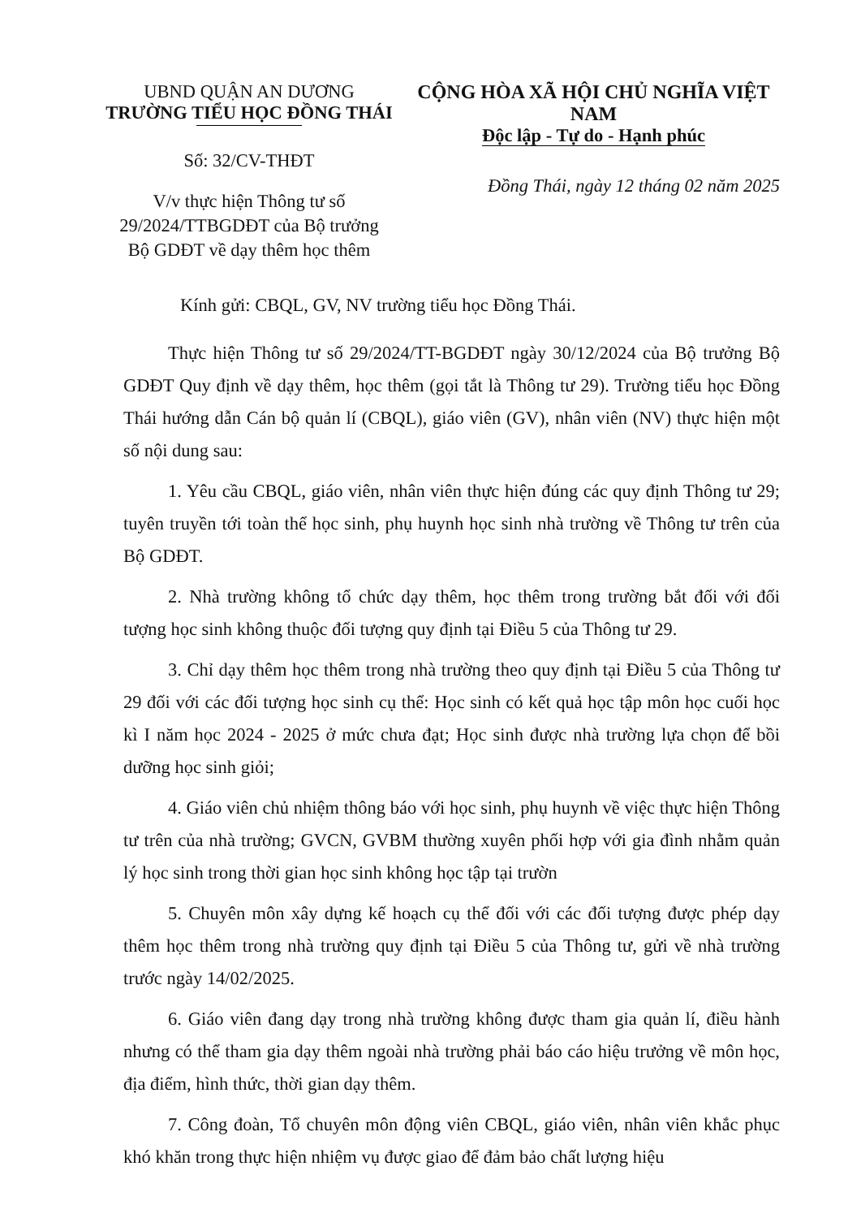UBND QUẬN AN DƯƠNG
TRƯỜNG TIỂU HỌC ĐỒNG THÁI
Số: 32/CV-THĐT
V/v thực hiện Thông tư số
29/2024/TTBGDĐT của Bộ trưởng
Bộ GDĐT về dạy thêm học thêm
CỘNG HÒA XÃ HỘI CHỦ NGHĨA VIỆT NAM
Độc lập - Tự do - Hạnh phúc
Đồng Thái, ngày 12 tháng 02 năm 2025
Kính gửi: CBQL, GV, NV trường tiểu học Đồng Thái.
Thực hiện Thông tư số 29/2024/TT-BGDĐT ngày 30/12/2024 của Bộ trưởng Bộ GDĐT Quy định về dạy thêm, học thêm (gọi tắt là Thông tư 29). Trường tiểu học Đồng Thái hướng dẫn Cán bộ quản lí (CBQL), giáo viên (GV), nhân viên (NV) thực hiện một số nội dung sau:
1. Yêu cầu CBQL, giáo viên, nhân viên thực hiện đúng các quy định Thông tư 29; tuyên truyền tới toàn thể học sinh, phụ huynh học sinh nhà trường về Thông tư trên của Bộ GDĐT.
2. Nhà trường không tổ chức dạy thêm, học thêm trong trường bắt đối với đối tượng học sinh không thuộc đối tượng quy định tại Điều 5 của Thông tư 29.
3. Chỉ dạy thêm học thêm trong nhà trường theo quy định tại Điều 5 của Thông tư 29 đối với các đối tượng học sinh cụ thể: Học sinh có kết quả học tập môn học cuối học kì I năm học 2024 - 2025 ở mức chưa đạt; Học sinh được nhà trường lựa chọn để bồi dưỡng học sinh giỏi;
4. Giáo viên chủ nhiệm thông báo với học sinh, phụ huynh về việc thực hiện Thông tư trên của nhà trường; GVCN, GVBM thường xuyên phối hợp với gia đình nhằm quản lý học sinh trong thời gian học sinh không học tập tại trườn
5. Chuyên môn xây dựng kế hoạch cụ thể đối với các đối tượng được phép dạy thêm học thêm trong nhà trường quy định tại Điều 5 của Thông tư, gửi về nhà trường trước ngày 14/02/2025.
6. Giáo viên đang dạy trong nhà trường không được tham gia quản lí, điều hành nhưng có thể tham gia dạy thêm ngoài nhà trường phải báo cáo hiệu trưởng về môn học, địa điểm, hình thức, thời gian dạy thêm.
7. Công đoàn, Tổ chuyên môn động viên CBQL, giáo viên, nhân viên khắc phục khó khăn trong thực hiện nhiệm vụ được giao để đảm bảo chất lượng hiệu